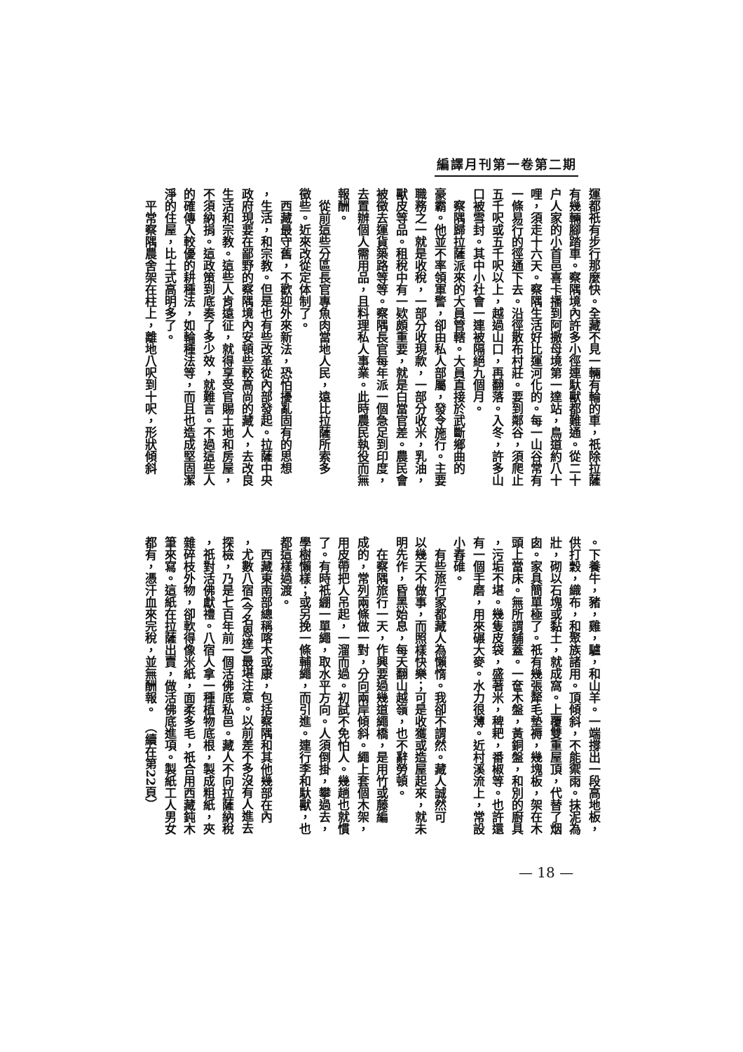編譯月刊第一卷第二期
運都祇有步行那麼快。全藏不見一輛有輪的車，祇除拉薩
有幾輛腳踏車。察隅境內許多小徑連馱獸都難通。從二十
户人家的小首邑喜卡播到阿撒母境第一達站，鳥道約八十
哩，須走十六天。察隅生活好比運河化的。每一山谷常有
一條易行的徑通下去。沿徑散布村莊。要到鄰谷，須爬止
五千呎或五千呎以上，越過山口，再翻落。入冬，許多山
口被雪封。其中小社會一連被隔絕九個月。
　察隅歸拉薩派來的大員管轄。大員直接於武斷鄉曲的
豪霸。他並不率領軍警，卻由私人部屬，發令施行。主要
職務之一就是收稅，一部分收現款，一部分收米，乳油，
獸皮等品。租稅中有一欵頗重要，就是白當官差。農民會
被徵去運貨築路等等。察隅長官每年派一個急足到印度，
去置辦個人需用品，且料理私人事業。此時農民執役而無
報酬。
　從前這些分區長官專魚肉當地人民，遠比拉薩所索多
徵些。近來改從定体制了。
　西藏最守舊，不歡迎外來新法，恐怕擾亂固有的思想
，生活，和宗教。但是也有些改革從內部發起。拉薩中央
政府現要在鄙野的察隅境內安頓些較高尚的藏人，去改良
生活和宗教。這些人肯遠征，就得享受官賜土地和房屋，
不須納捐。這政策到底奏了多少效，就難言。不過這些人
的確傳入較優的耕種法，如輪種法等，而且也造成堅固潔
淨的住屋，比土式高明多了。
　平常察隅農舍架在柱上，離地八呎到十呎，形狀傾斜
。下養牛，豬，雞，驢，和山羊。一端撐出一段高地板，
供打穀，織布，和聚族諸用。頂傾斜，不能禦雨。抹泥為
壯，砌以石塊或黏土，就成窩。上覆雙重屋頂，代替了烟
囱。家具簡單極了。祇有幾張犛毛墊褥，幾塊板，架在木
頭上當床。無所謂舖蓋。一奩木盤，黃銅盤，和別的廚具
，污垢不堪。幾隻皮袋，盛著米，稗耙，番椒等。也許還
有一個手磨，用來碾大麥。水力很薄。近村溪流上，常設
小舂碓。
　有些旅行家都藏人為懶惰。我卻不謂然。藏人誠然可
以幾天不做事，而照樣快樂；可是收獲或造屋起來，就未
明先作，昏黑始息，每天翻山越嶺，也不辭勞頓。
　在察隅旅行一天，作興要過幾道繩橋，是用竹或藤編
成的，常列兩條做一對，分向兩岸傾斜。繩上套個木架，
用皮帶把人吊起，一溜而過。初試不免怕人。幾趟也就慣
了。有時祇綳一單繩，取水平方向。人須倒掛，攀過去，
學樹懶樣；或另挽一條輔繩，而引進。連行李和馱獸，也
都這樣過渡。
　西藏東南部總稱喀木或康，包括察隅和其他幾部在內
，尤數八宿(今名恩達)最堪注意。以前差不多沒有人進去
探檢，乃是七百年前一個活佛底私邑。藏人不向拉薩納稅
，祇對活佛獻禮。八宿人拿一種植物底根，製成粗紙，夾
雜碎枝外物，卻軟得像米紙，面柔多毛，祇合用西藏鈍木
筆來寫。這紙在拉薩出賣，做活佛底進項。製紙工人男女
都有，憑汗血來完稅，並無酬報。　（續在第22頁）
— 18 —